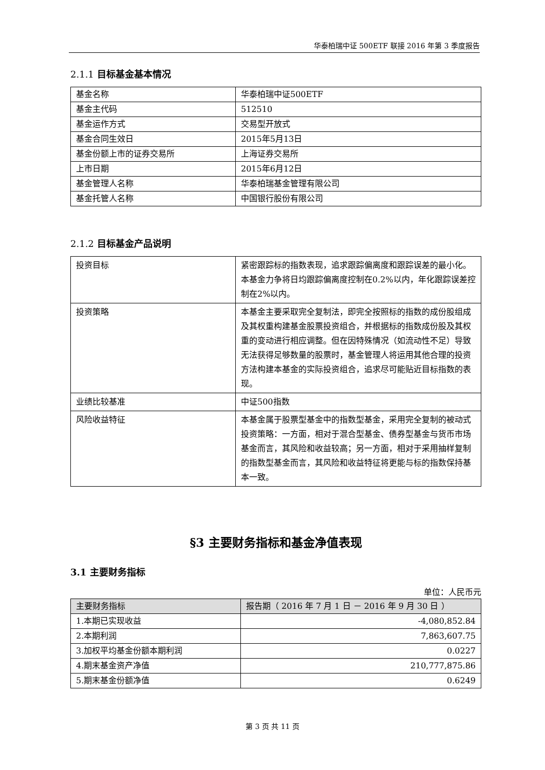华泰柏瑞中证 500ETF 联接 2016 年第 3 季度报告
2.1.1 目标基金基本情况
| 基金名称 | 华泰柏瑞中证500ETF |
| 基金主代码 | 512510 |
| 基金运作方式 | 交易型开放式 |
| 基金合同生效日 | 2015年5月13日 |
| 基金份额上市的证券交易所 | 上海证券交易所 |
| 上市日期 | 2015年6月12日 |
| 基金管理人名称 | 华泰柏瑞基金管理有限公司 |
| 基金托管人名称 | 中国银行股份有限公司 |
2.1.2 目标基金产品说明
| 投资目标 | 紧密跟踪标的指数表现，追求跟踪偏离度和跟踪误差的最小化。本基金力争将日均跟踪偏离度控制在0.2%以内，年化跟踪误差控制在2%以内。 |
| 投资策略 | 本基金主要采取完全复制法，即完全按照标的指数的成份股组成及其权重构建基金股票投资组合，并根据标的指数成份股及其权重的变动进行相应调整。但在因特殊情况（如流动性不足）导致无法获得足够数量的股票时，基金管理人将运用其他合理的投资方法构建本基金的实际投资组合，追求尽可能贴近目标指数的表现。 |
| 业绩比较基准 | 中证500指数 |
| 风险收益特征 | 本基金属于股票型基金中的指数型基金，采用完全复制的被动式投资策略：一方面，相对于混合型基金、债券型基金与货币市场基金而言，其风险和收益较高；另一方面，相对于采用抽样复制的指数型基金而言，其风险和收益特征将更能与标的指数保持基本一致。 |
§3 主要财务指标和基金净值表现
3.1 主要财务指标
单位：人民币元
| 主要财务指标 | 报告期（ 2016 年 7 月 1 日 － 2016 年 9 月 30 日 ） |
| --- | --- |
| 1.本期已实现收益 | -4,080,852.84 |
| 2.本期利润 | 7,863,607.75 |
| 3.加权平均基金份额本期利润 | 0.0227 |
| 4.期末基金资产净值 | 210,777,875.86 |
| 5.期末基金份额净值 | 0.6249 |
第 3 页 共 11 页